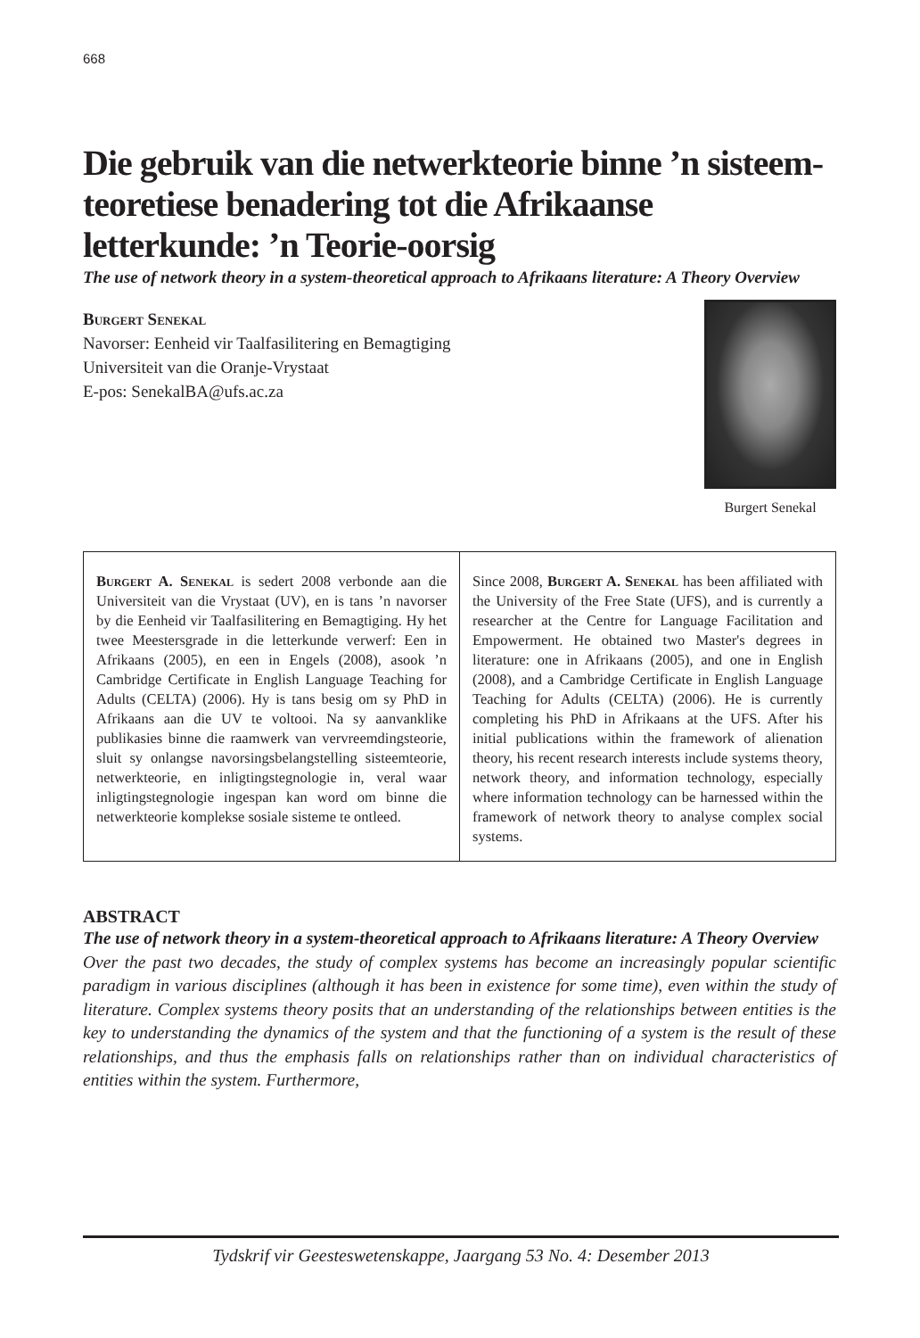668
Die gebruik van die netwerkteorie binne ’n sisteem-teoretiese benadering tot die Afrikaanse letterkunde: ’n Teorie-oorsig
The use of network theory in a system-theoretical approach to Afrikaans literature: A Theory Overview
Burgert Senekal
Navorser: Eenheid vir Taalfasilitering en Bemagtiging
Universiteit van die Oranje-Vrystaat
E-pos: SenekalBA@ufs.ac.za
Burgert Senekal
Burgert A. Senekal is sedert 2008 verbonde aan die Universiteit van die Vrystaat (UV), en is tans ’n navorser by die Eenheid vir Taalfasilitering en Bemagtiging. Hy het twee Meestersgrade in die letterkunde verwerf: Een in Afrikaans (2005), en een in Engels (2008), asook ’n Cambridge Certificate in English Language Teaching for Adults (CELTA) (2006). Hy is tans besig om sy PhD in Afrikaans aan die UV te voltooi. Na sy aanvanklike publikasies binne die raamwerk van vervreemdingsteorie, sluit sy onlangse navorsingsbelangstelling sisteemteorie, netwerkteorie, en inligtingstegnologie in, veral waar inligtingstegnologie ingespan kan word om binne die netwerkteorie komplekse sosiale sisteme te ontleed.
Since 2008, Burgert A. Senekal has been affiliated with the University of the Free State (UFS), and is currently a researcher at the Centre for Language Facilitation and Empowerment. He obtained two Master's degrees in literature: one in Afrikaans (2005), and one in English (2008), and a Cambridge Certificate in English Language Teaching for Adults (CELTA) (2006). He is currently completing his PhD in Afrikaans at the UFS. After his initial publications within the framework of alienation theory, his recent research interests include systems theory, network theory, and information technology, especially where information technology can be harnessed within the framework of network theory to analyse complex social systems.
ABSTRACT
The use of network theory in a system-theoretical approach to Afrikaans literature: A Theory Overview
Over the past two decades, the study of complex systems has become an increasingly popular scientific paradigm in various disciplines (although it has been in existence for some time), even within the study of literature. Complex systems theory posits that an understanding of the relationships between entities is the key to understanding the dynamics of the system and that the functioning of a system is the result of these relationships, and thus the emphasis falls on relationships rather than on individual characteristics of entities within the system. Furthermore,
Tydskrif vir Geesteswetenskappe, Jaargang 53 No. 4: Desember 2013